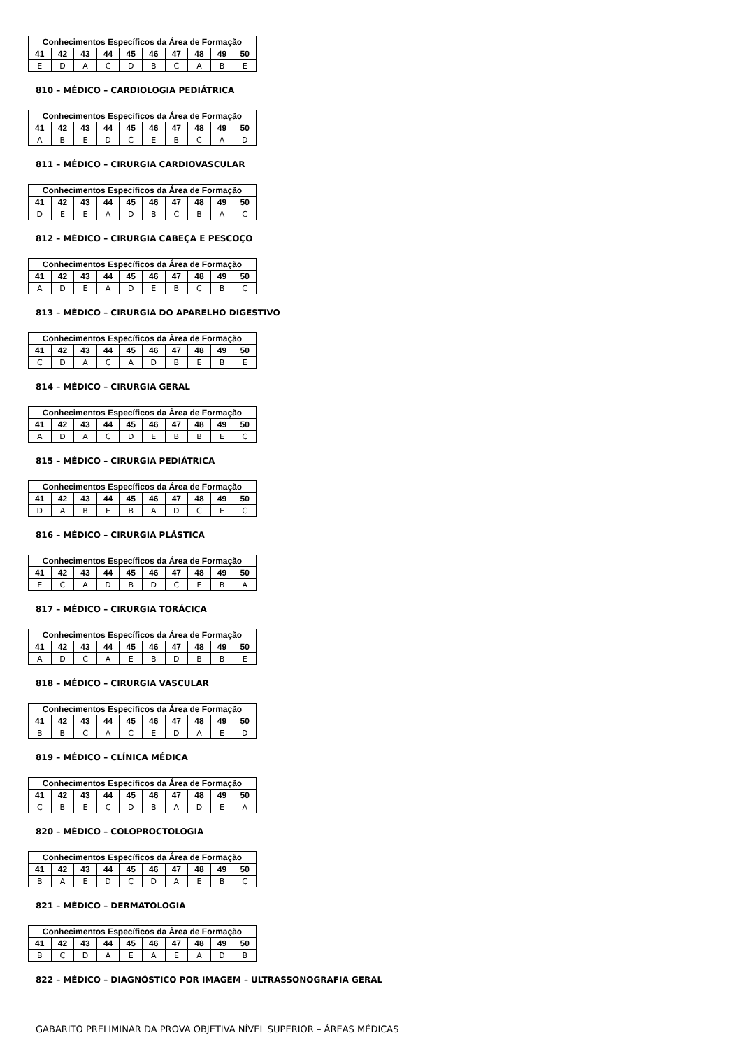| Conhecimentos Específicos da Área de Formação | | | | | | | | | |
| --- | --- | --- | --- | --- | --- | --- | --- | --- | --- |
| 41 | 42 | 43 | 44 | 45 | 46 | 47 | 48 | 49 | 50 |
| E | D | A | C | D | B | C | A | B | E |
810 – MÉDICO – CARDIOLOGIA PEDIÁTRICA
| Conhecimentos Específicos da Área de Formação | | | | | | | | | |
| --- | --- | --- | --- | --- | --- | --- | --- | --- | --- |
| 41 | 42 | 43 | 44 | 45 | 46 | 47 | 48 | 49 | 50 |
| A | B | E | D | C | E | B | C | A | D |
811 – MÉDICO – CIRURGIA CARDIOVASCULAR
| Conhecimentos Específicos da Área de Formação | | | | | | | | | |
| --- | --- | --- | --- | --- | --- | --- | --- | --- | --- |
| 41 | 42 | 43 | 44 | 45 | 46 | 47 | 48 | 49 | 50 |
| D | E | E | A | D | B | C | B | A | C |
812 – MÉDICO – CIRURGIA CABEÇA E PESCOÇO
| Conhecimentos Específicos da Área de Formação | | | | | | | | | |
| --- | --- | --- | --- | --- | --- | --- | --- | --- | --- |
| 41 | 42 | 43 | 44 | 45 | 46 | 47 | 48 | 49 | 50 |
| A | D | E | A | D | E | B | C | B | C |
813 – MÉDICO – CIRURGIA DO APARELHO DIGESTIVO
| Conhecimentos Específicos da Área de Formação | | | | | | | | | |
| --- | --- | --- | --- | --- | --- | --- | --- | --- | --- |
| 41 | 42 | 43 | 44 | 45 | 46 | 47 | 48 | 49 | 50 |
| C | D | A | C | A | D | B | E | B | E |
814 – MÉDICO – CIRURGIA GERAL
| Conhecimentos Específicos da Área de Formação | | | | | | | | | |
| --- | --- | --- | --- | --- | --- | --- | --- | --- | --- |
| 41 | 42 | 43 | 44 | 45 | 46 | 47 | 48 | 49 | 50 |
| A | D | A | C | D | E | B | B | E | C |
815 – MÉDICO – CIRURGIA PEDIÁTRICA
| Conhecimentos Específicos da Área de Formação | | | | | | | | | |
| --- | --- | --- | --- | --- | --- | --- | --- | --- | --- |
| 41 | 42 | 43 | 44 | 45 | 46 | 47 | 48 | 49 | 50 |
| D | A | B | E | B | A | D | C | E | C |
816 – MÉDICO – CIRURGIA PLÁSTICA
| Conhecimentos Específicos da Área de Formação | | | | | | | | | |
| --- | --- | --- | --- | --- | --- | --- | --- | --- | --- |
| 41 | 42 | 43 | 44 | 45 | 46 | 47 | 48 | 49 | 50 |
| E | C | A | D | B | D | C | E | B | A |
817 – MÉDICO – CIRURGIA TORÁCICA
| Conhecimentos Específicos da Área de Formação | | | | | | | | | |
| --- | --- | --- | --- | --- | --- | --- | --- | --- | --- |
| 41 | 42 | 43 | 44 | 45 | 46 | 47 | 48 | 49 | 50 |
| A | D | C | A | E | B | D | B | B | E |
818 – MÉDICO – CIRURGIA VASCULAR
| Conhecimentos Específicos da Área de Formação | | | | | | | | | |
| --- | --- | --- | --- | --- | --- | --- | --- | --- | --- |
| 41 | 42 | 43 | 44 | 45 | 46 | 47 | 48 | 49 | 50 |
| B | B | C | A | C | E | D | A | E | D |
819 – MÉDICO – CLÍNICA MÉDICA
| Conhecimentos Específicos da Área de Formação | | | | | | | | | |
| --- | --- | --- | --- | --- | --- | --- | --- | --- | --- |
| 41 | 42 | 43 | 44 | 45 | 46 | 47 | 48 | 49 | 50 |
| C | B | E | C | D | B | A | D | E | A |
820 – MÉDICO – COLOPROCTOLOGIA
| Conhecimentos Específicos da Área de Formação | | | | | | | | | |
| --- | --- | --- | --- | --- | --- | --- | --- | --- | --- |
| 41 | 42 | 43 | 44 | 45 | 46 | 47 | 48 | 49 | 50 |
| B | A | E | D | C | D | A | E | B | C |
821 – MÉDICO – DERMATOLOGIA
| Conhecimentos Específicos da Área de Formação | | | | | | | | | |
| --- | --- | --- | --- | --- | --- | --- | --- | --- | --- |
| 41 | 42 | 43 | 44 | 45 | 46 | 47 | 48 | 49 | 50 |
| B | C | D | A | E | A | E | A | D | B |
822 – MÉDICO – DIAGNÓSTICO POR IMAGEM – ULTRASSONOGRAFIA GERAL
GABARITO PRELIMINAR DA PROVA OBJETIVA NÍVEL SUPERIOR – ÁREAS MÉDICAS